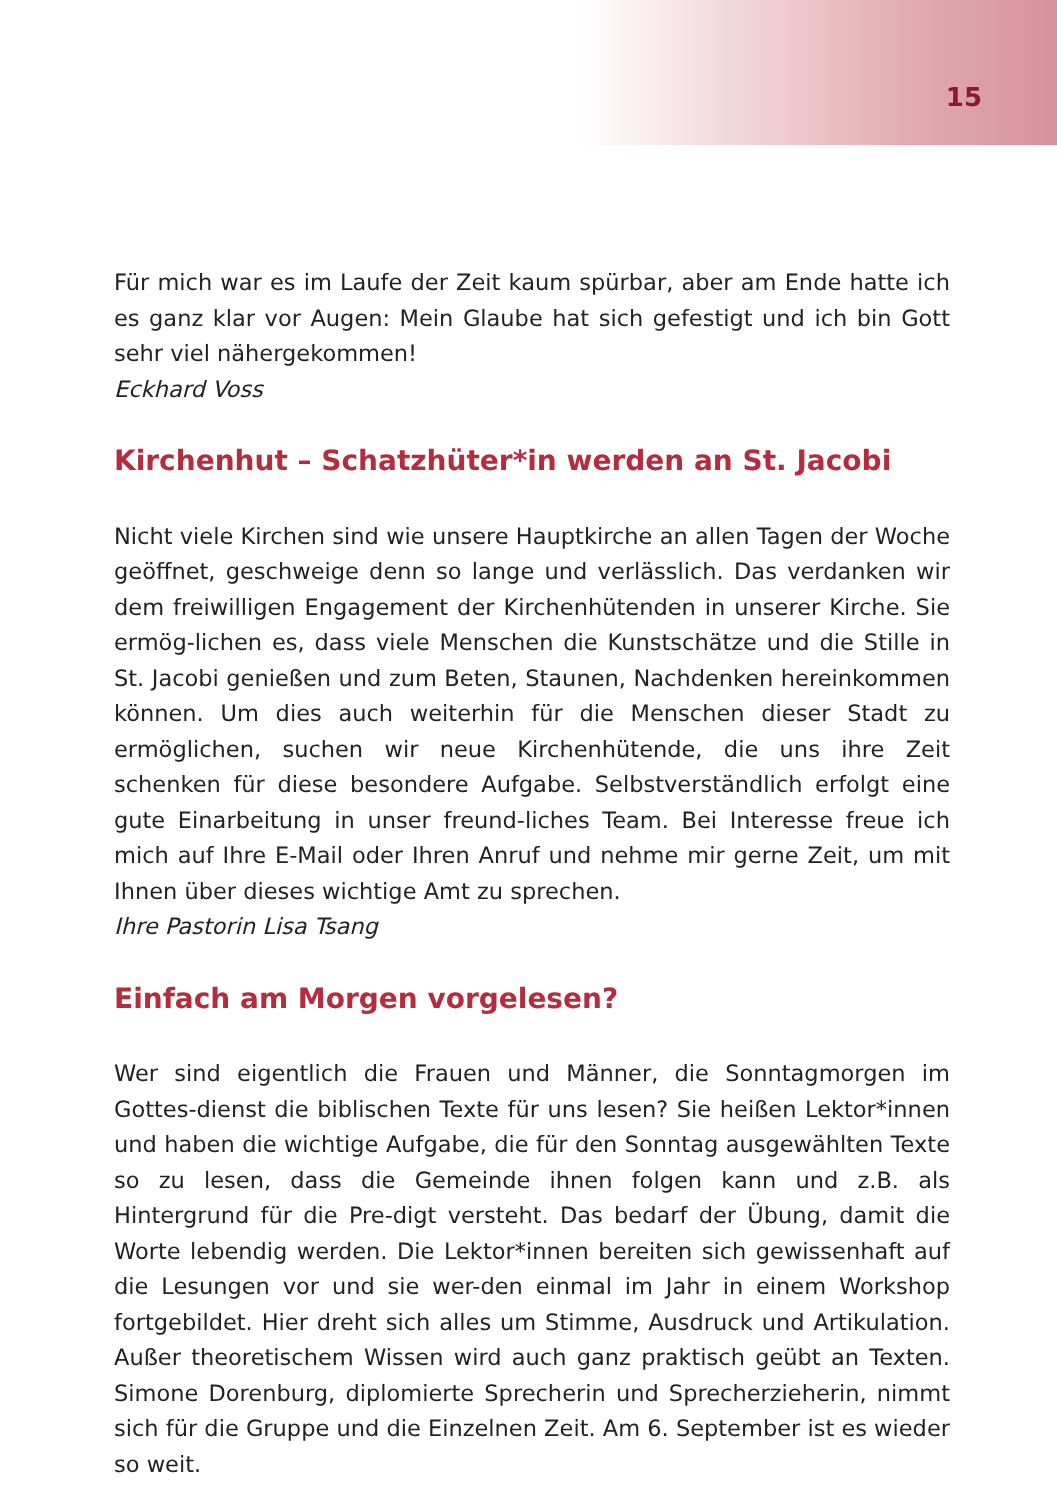15
Für mich war es im Laufe der Zeit kaum spürbar, aber am Ende hatte ich es ganz klar vor Augen: Mein Glaube hat sich gefestigt und ich bin Gott sehr viel nähergekommen!
Eckhard Voss
Kirchenhut – Schatzhüter*in werden an St. Jacobi
Nicht viele Kirchen sind wie unsere Hauptkirche an allen Tagen der Woche geöffnet, geschweige denn so lange und verlässlich. Das verdanken wir dem freiwilligen Engagement der Kirchenhütenden in unserer Kirche. Sie ermög-lichen es, dass viele Menschen die Kunstschätze und die Stille in St. Jacobi genießen und zum Beten, Staunen, Nachdenken hereinkommen können. Um dies auch weiterhin für die Menschen dieser Stadt zu ermöglichen, suchen wir neue Kirchenhütende, die uns ihre Zeit schenken für diese besondere Aufgabe. Selbstverständlich erfolgt eine gute Einarbeitung in unser freund-liches Team. Bei Interesse freue ich mich auf Ihre E-Mail oder Ihren Anruf und nehme mir gerne Zeit, um mit Ihnen über dieses wichtige Amt zu sprechen.
Ihre Pastorin Lisa Tsang
Einfach am Morgen vorgelesen?
Wer sind eigentlich die Frauen und Männer, die Sonntagmorgen im Gottes-dienst die biblischen Texte für uns lesen? Sie heißen Lektor*innen und haben die wichtige Aufgabe, die für den Sonntag ausgewählten Texte so zu lesen, dass die Gemeinde ihnen folgen kann und z.B. als Hintergrund für die Pre-digt versteht. Das bedarf der Übung, damit die Worte lebendig werden. Die Lektor*innen bereiten sich gewissenhaft auf die Lesungen vor und sie wer-den einmal im Jahr in einem Workshop fortgebildet. Hier dreht sich alles um Stimme, Ausdruck und Artikulation. Außer theoretischem Wissen wird auch ganz praktisch geübt an Texten. Simone Dorenburg, diplomierte Sprecherin und Sprecherzieherin, nimmt sich für die Gruppe und die Einzelnen Zeit. Am 6. September ist es wieder so weit.